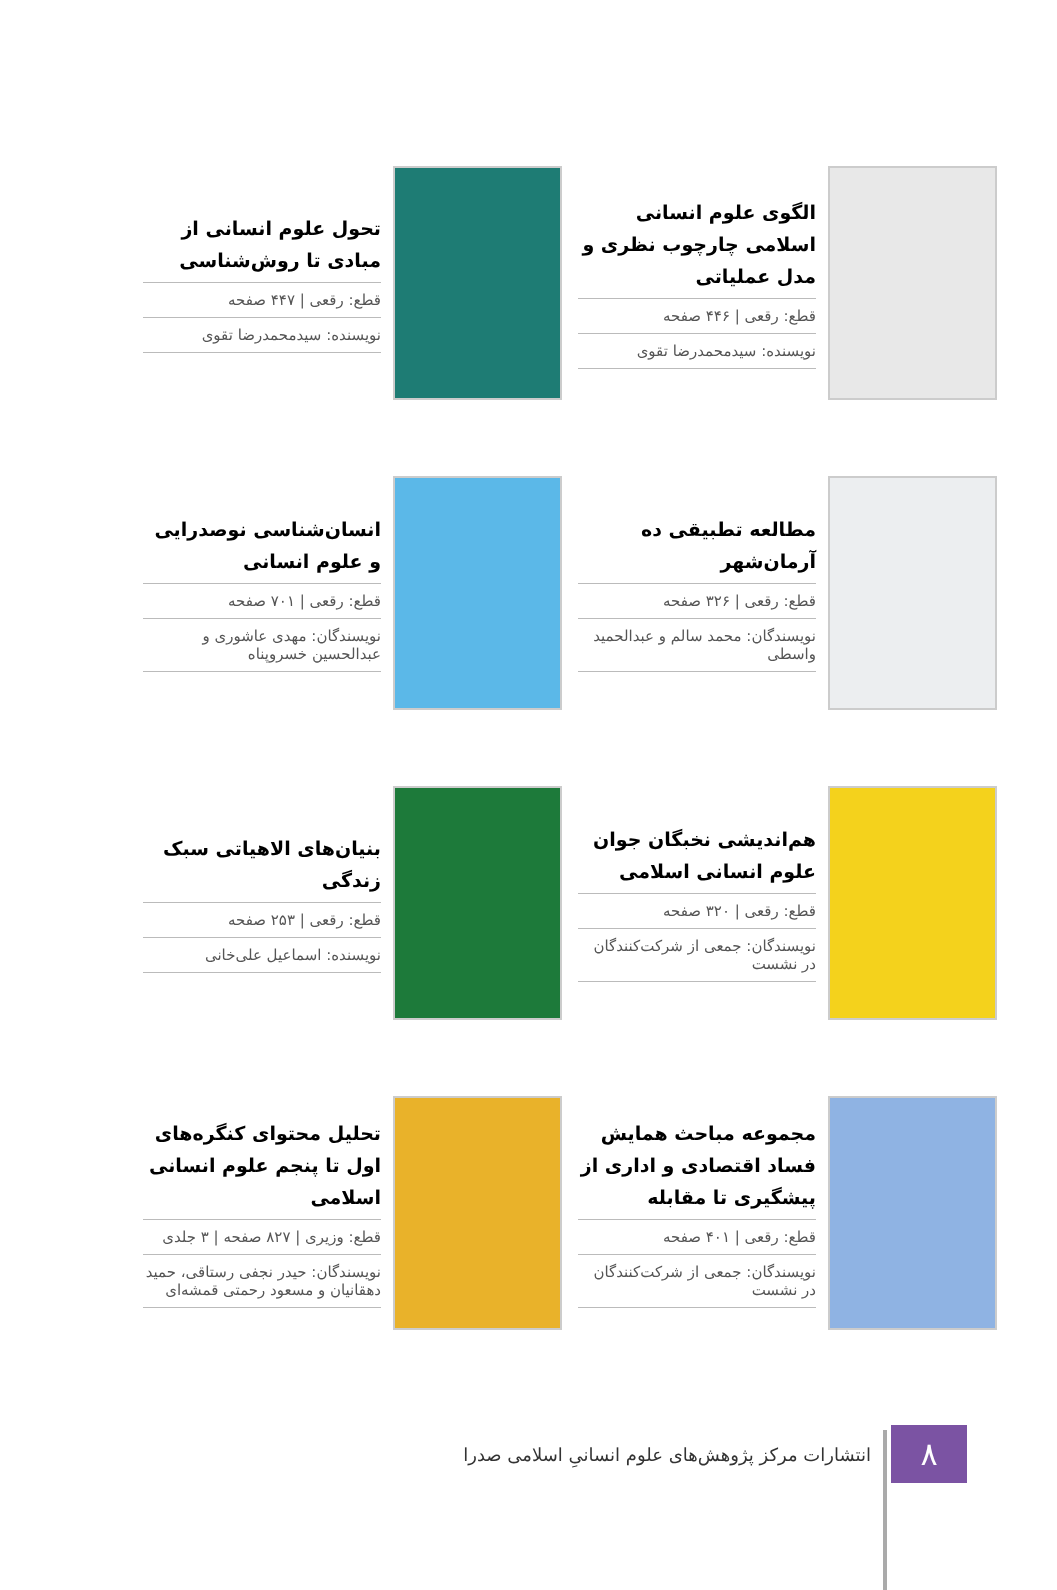الگوی علوم انسانی اسلامی چارچوب نظری و مدل عملیاتی
قطع: رقعی | ۴۴۶ صفحه
نویسنده: سیدمحمدرضا تقوی
تحول علوم انسانی از مبادی تا روش‌شناسی
قطع: رقعی | ۴۴۷ صفحه
نویسنده: سیدمحمدرضا تقوی
مطالعه تطبیقی ده آرمان‌شهر
قطع: رقعی | ۳۲۶ صفحه
نویسندگان: محمد سالم و عبدالحمید واسطی
انسان‌شناسی نوصدرایی و علوم انسانی
قطع: رقعی | ۷۰۱ صفحه
نویسندگان: مهدی عاشوری و عبدالحسین خسروپناه
هم‌اندیشی نخبگان جوان علوم انسانی اسلامی
قطع: رقعی | ۳۲۰ صفحه
نویسندگان: جمعی از شرکت‌کنندگان در نشست
بنیان‌های الاهیاتی سبک زندگی
قطع: رقعی | ۲۵۳ صفحه
نویسنده: اسماعیل علی‌خانی
مجموعه مباحث همایش فساد اقتصادی و اداری از پیشگیری تا مقابله
قطع: رقعی | ۴۰۱ صفحه
نویسندگان: جمعی از شرکت‌کنندگان در نشست
تحلیل محتوای کنگره‌های اول تا پنجم علوم انسانی اسلامی
قطع: وزیری | ۸۲۷ صفحه | ۳ جلدی
نویسندگان: حیدر نجفی رستاقی، حمید دهقانیان و مسعود رحمتی قمشه‌ای
۸
انتشارات مرکز پژوهش‌های علوم انسانیِ اسلامی صدرا